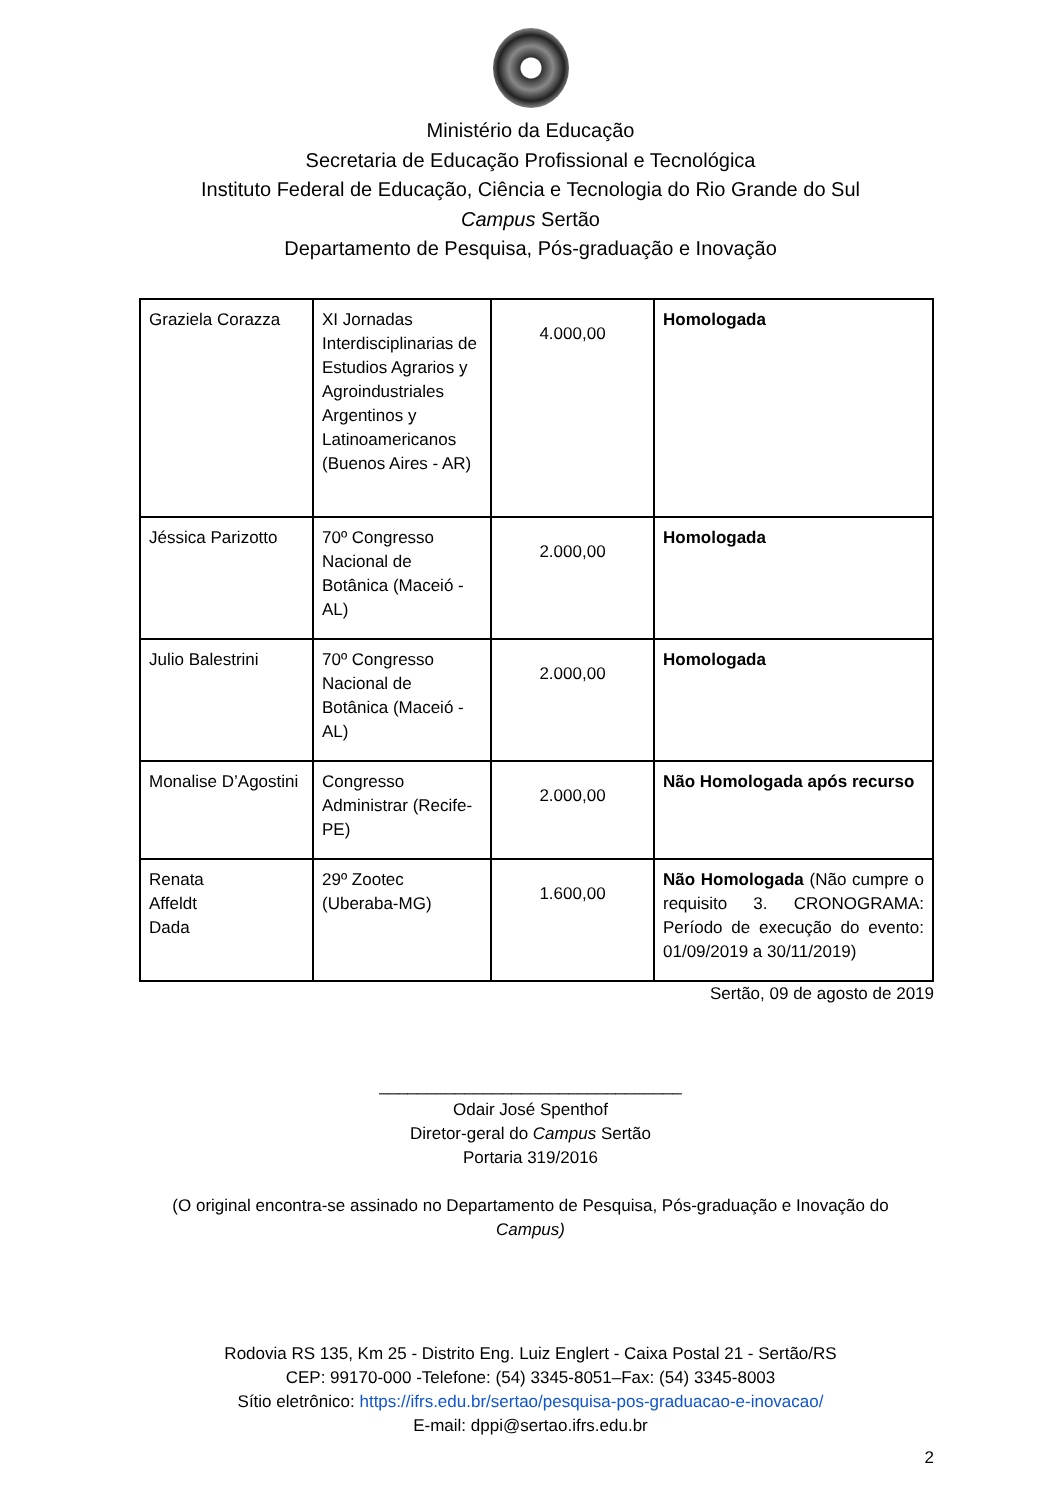Ministério da Educação
Secretaria de Educação Profissional e Tecnológica
Instituto Federal de Educação, Ciência e Tecnologia do Rio Grande do Sul
Campus Sertão
Departamento de Pesquisa, Pós-graduação e Inovação
| Graziela Corazza | XI Jornadas Interdisciplinarias de Estudios Agrarios y Agroindustriales Argentinos y Latinoamericanos (Buenos Aires - AR) | 4.000,00 | Homologada |
| Jéssica Parizotto | 70º Congresso Nacional de Botânica (Maceió - AL) | 2.000,00 | Homologada |
| Julio Balestrini | 70º Congresso Nacional de Botânica (Maceió - AL) | 2.000,00 | Homologada |
| Monalise D’Agostini | Congresso Administrar (Recife-PE) | 2.000,00 | Não Homologada após recurso |
| Renata Affeldt Dada | 29º Zootec (Uberaba-MG) | 1.600,00 | Não Homologada (Não cumpre o requisito 3. CRONOGRAMA: Período de execução do evento: 01/09/2019 a 30/11/2019) |
Sertão, 09 de agosto de 2019
________________________________
Odair José Spenthof
Diretor-geral do Campus Sertão
Portaria 319/2016
(O original encontra-se assinado no Departamento de Pesquisa, Pós-graduação e Inovação do
Campus)
Rodovia RS 135, Km 25 - Distrito Eng. Luiz Englert - Caixa Postal 21 - Sertão/RS
CEP: 99170-000 -Telefone: (54) 3345-8051–Fax: (54) 3345-8003
Sítio eletrônico: https://ifrs.edu.br/sertao/pesquisa-pos-graduacao-e-inovacao/
E-mail: dppi@sertao.ifrs.edu.br
2